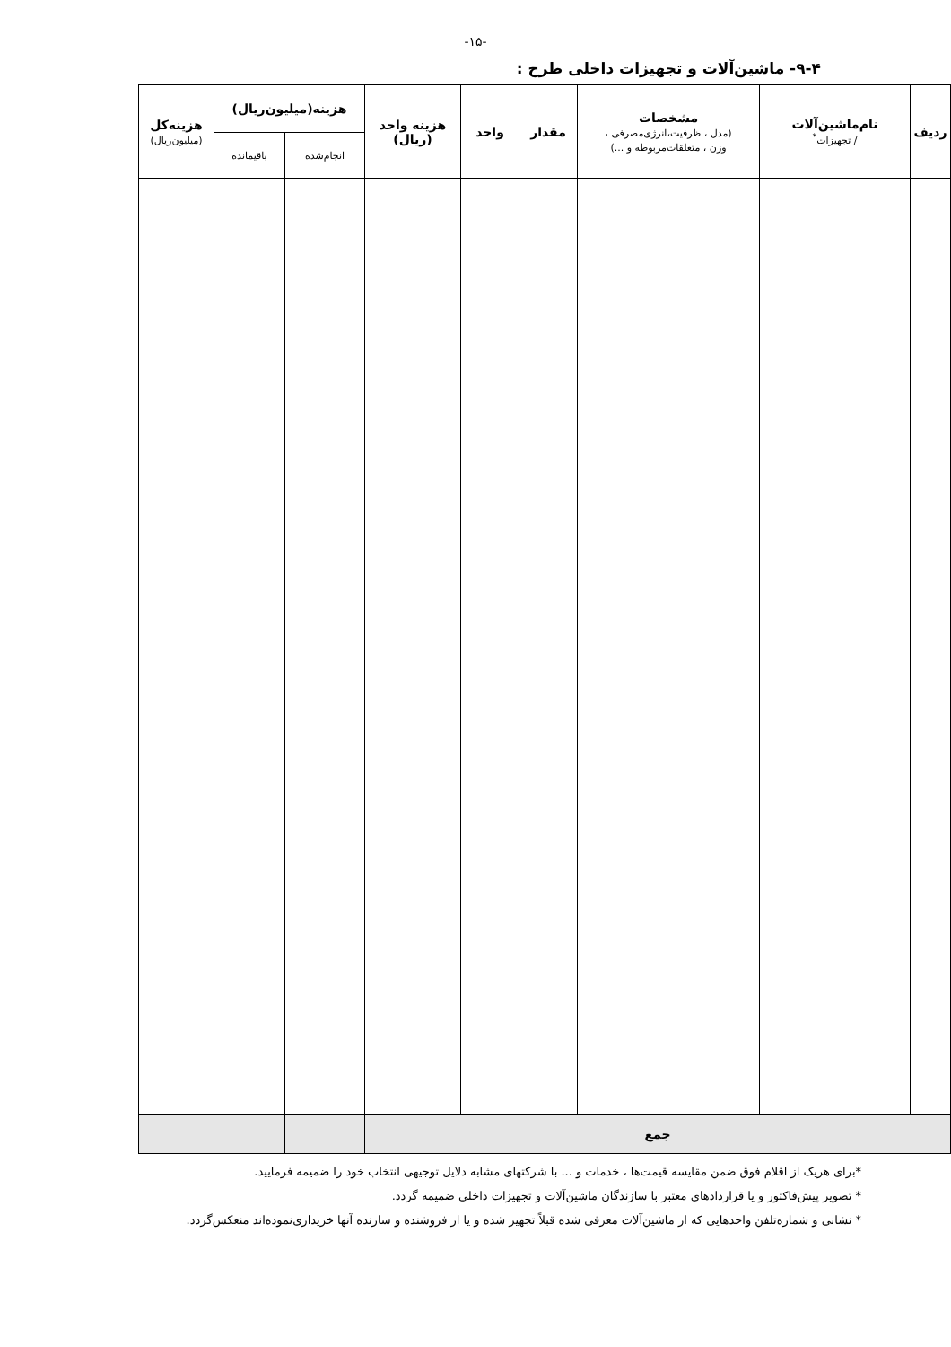-۱۵-
۹-۴- ماشین‌آلات و تجهیزات داخلی طرح :
| ردیف | نام‌ماشین‌آلات / تجهیزات<sup>*</sup> | مشخصات (مدل ، ظرفیت،انرژی‌مصرفی ، وزن ، متعلقات‌مربوطه و ...) | مقدار | واحد | هزینه واحد (ریال) | هزینه(میلیون‌ریال) | | هزینه‌کل (میلیون‌ریال) |
| --- | --- | --- | --- | --- | --- | --- | --- | --- |
| | | | | | | انجام‌شده | باقیمانده | |
| جمع | | | | | | | | |
*برای هریک از اقلام فوق ضمن مقایسه قیمت‌ها ، خدمات و ... با شرکتهای مشابه دلایل توجیهی انتخاب خود را ضمیمه فرمایید.
* تصویر پیش‌فاکتور و یا قراردادهای معتبر با سازندگان ماشین‌آلات و تجهیزات داخلی ضمیمه گردد.
* نشانی و شماره‌تلفن واحدهایی که از ماشین‌آلات معرفی شده قبلاً تجهیز شده و یا از فروشنده و سازنده آنها خریداری‌نموده‌اند منعکس‌گردد.